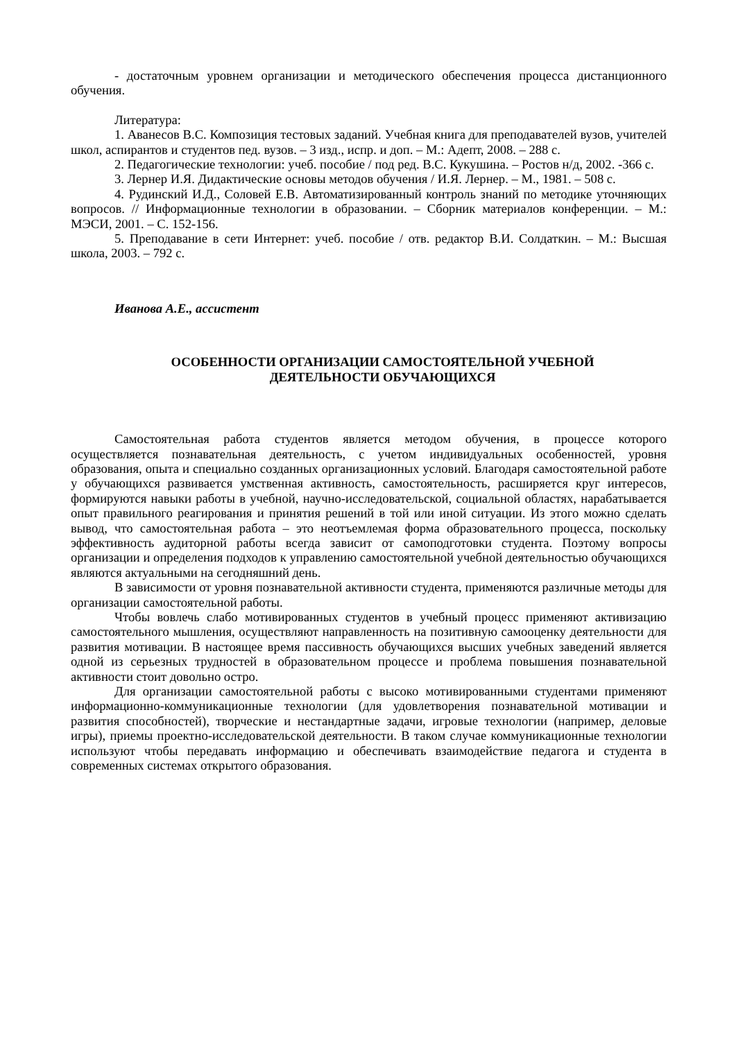- достаточным уровнем организации и методического обеспечения процесса дистанционного обучения.
Литература:
1. Аванесов В.С. Композиция тестовых заданий. Учебная книга для преподавателей вузов, учителей школ, аспирантов и студентов пед. вузов. – 3 изд., испр. и доп. – М.: Адепт, 2008. – 288 с.
2. Педагогические технологии: учеб. пособие / под ред. В.С. Кукушина. – Ростов н/д, 2002. -366 с.
3. Лернер И.Я. Дидактические основы методов обучения / И.Я. Лернер. – М., 1981. – 508 с.
4. Рудинский И.Д., Соловей Е.В. Автоматизированный контроль знаний по методике уточняющих вопросов. // Информационные технологии в образовании. – Сборник материалов конференции. – М.: МЭСИ, 2001. – С. 152-156.
5. Преподавание в сети Интернет: учеб. пособие / отв. редактор В.И. Солдаткин. – М.: Высшая школа, 2003. – 792 с.
Иванова А.Е., ассистент
ОСОБЕННОСТИ ОРГАНИЗАЦИИ САМОСТОЯТЕЛЬНОЙ УЧЕБНОЙ
ДЕЯТЕЛЬНОСТИ ОБУЧАЮЩИХСЯ
Самостоятельная работа студентов является методом обучения, в процессе которого осуществляется познавательная деятельность, с учетом индивидуальных особенностей, уровня образования, опыта и специально созданных организационных условий. Благодаря самостоятельной работе у обучающихся развивается умственная активность, самостоятельность, расширяется круг интересов, формируются навыки работы в учебной, научно-исследовательской, социальной областях, нарабатывается опыт правильного реагирования и принятия решений в той или иной ситуации. Из этого можно сделать вывод, что самостоятельная работа – это неотъемлемая форма образовательного процесса, поскольку эффективность аудиторной работы всегда зависит от самоподготовки студента. Поэтому вопросы организации и определения подходов к управлению самостоятельной учебной деятельностью обучающихся являются актуальными на сегодняшний день.
В зависимости от уровня познавательной активности студента, применяются различные методы для организации самостоятельной работы.
Чтобы вовлечь слабо мотивированных студентов в учебный процесс применяют активизацию самостоятельного мышления, осуществляют направленность на позитивную самооценку деятельности для развития мотивации. В настоящее время пассивность обучающихся высших учебных заведений является одной из серьезных трудностей в образовательном процессе и проблема повышения познавательной активности стоит довольно остро.
Для организации самостоятельной работы с высоко мотивированными студентами применяют информационно-коммуникационные технологии (для удовлетворения познавательной мотивации и развития способностей), творческие и нестандартные задачи, игровые технологии (например, деловые игры), приемы проектно-исследовательской деятельности. В таком случае коммуникационные технологии используют чтобы передавать информацию и обеспечивать взаимодействие педагога и студента в современных системах открытого образования.